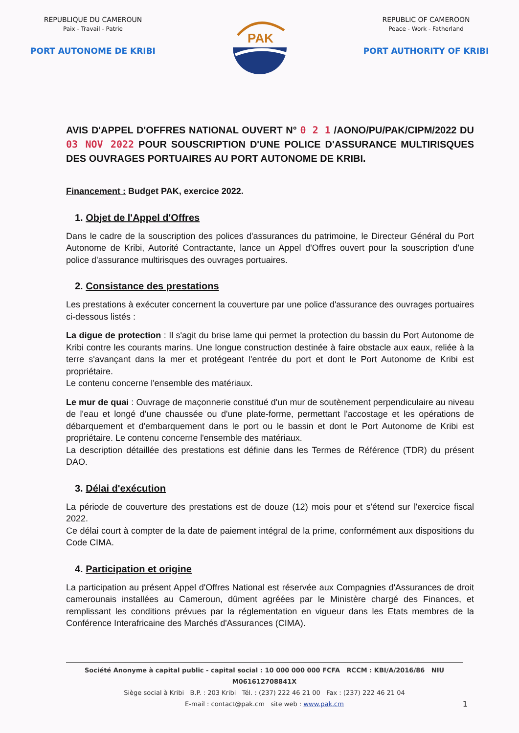REPUBLIQUE DU CAMEROUN
Paix - Travail - Patrie
PORT AUTONOME DE KRIBI
PAK
REPUBLIC OF CAMEROON
Peace - Work - Fatherland
PORT AUTHORITY OF KRIBI
AVIS D'APPEL D'OFFRES NATIONAL OUVERT N° 0 2 1 /AONO/PU/PAK/CIPM/2022 DU 03 NOV 2022 POUR SOUSCRIPTION D'UNE POLICE D'ASSURANCE MULTIRISQUES DES OUVRAGES PORTUAIRES AU PORT AUTONOME DE KRIBI.
Financement : Budget PAK, exercice 2022.
1. Objet de l'Appel d'Offres
Dans le cadre de la souscription des polices d'assurances du patrimoine, le Directeur Général du Port Autonome de Kribi, Autorité Contractante, lance un Appel d'Offres ouvert pour la souscription d'une police d'assurance multirisques des ouvrages portuaires.
2. Consistance des prestations
Les prestations à exécuter concernent la couverture par une police d'assurance des ouvrages portuaires ci-dessous listés :
La digue de protection : Il s'agit du brise lame qui permet la protection du bassin du Port Autonome de Kribi contre les courants marins. Une longue construction destinée à faire obstacle aux eaux, reliée à la terre s'avançant dans la mer et protégeant l'entrée du port et dont le Port Autonome de Kribi est propriétaire.
Le contenu concerne l'ensemble des matériaux.
Le mur de quai : Ouvrage de maçonnerie constitué d'un mur de soutènement perpendiculaire au niveau de l'eau et longé d'une chaussée ou d'une plate-forme, permettant l'accostage et les opérations de débarquement et d'embarquement dans le port ou le bassin et dont le Port Autonome de Kribi est propriétaire. Le contenu concerne l'ensemble des matériaux.
La description détaillée des prestations est définie dans les Termes de Référence (TDR) du présent DAO.
3. Délai d'exécution
La période de couverture des prestations est de douze (12) mois pour et s'étend sur l'exercice fiscal 2022.
Ce délai court à compter de la date de paiement intégral de la prime, conformément aux dispositions du Code CIMA.
4. Participation et origine
La participation au présent Appel d'Offres National est réservée aux Compagnies d'Assurances de droit camerounais installées au Cameroun, dûment agréées par le Ministère chargé des Finances, et remplissant les conditions prévues par la réglementation en vigueur dans les Etats membres de la Conférence Interafricaine des Marchés d'Assurances (CIMA).
Société Anonyme à capital public - capital social : 10 000 000 000 FCFA RCCM : KBI/A/2016/86 NIU M061612708841X
Siège social à Kribi B.P. : 203 Kribi Tél. : (237) 222 46 21 00 Fax : (237) 222 46 21 04
E-mail : contact@pak.cm site web : www.pak.cm
1